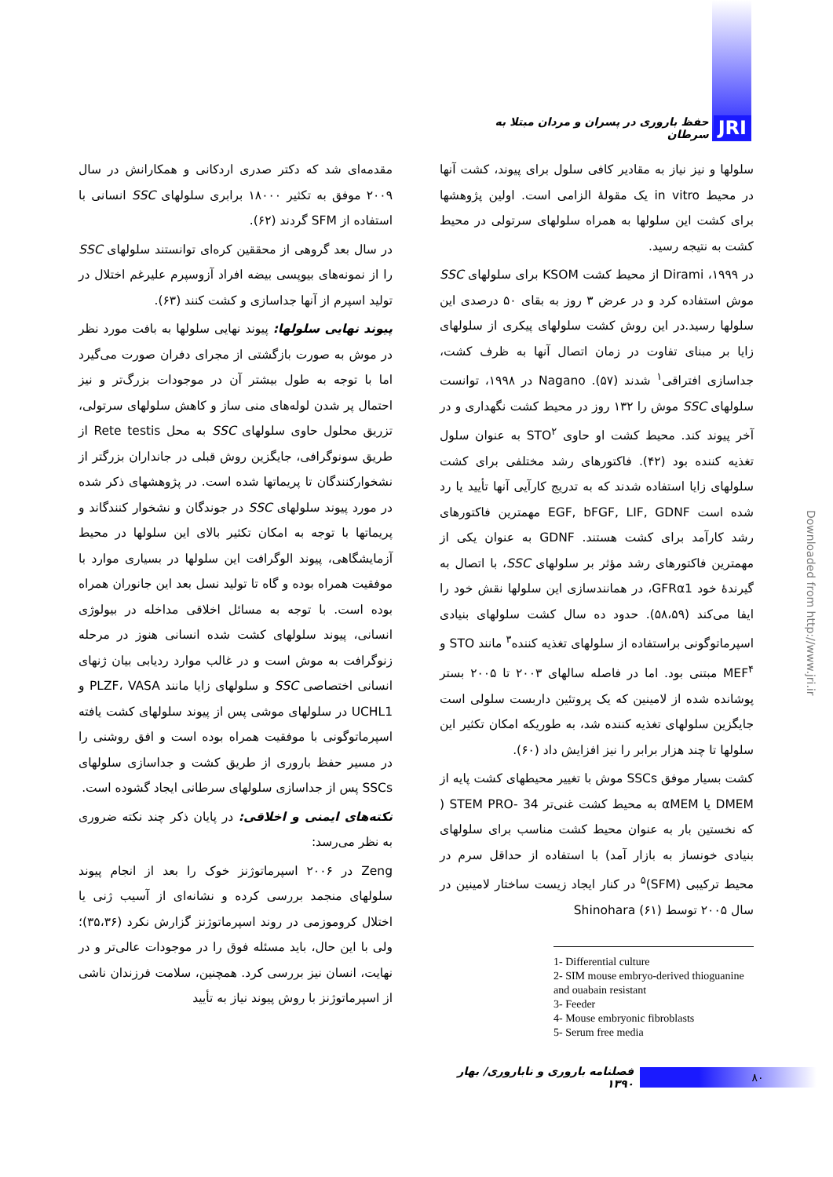JRI حفظ باروری در پسران و مردان مبتلا به سرطان
سلولها و نیز نیاز به مقادیر کافی سلول برای پیوند، کشت آنها در محیط in vitro یک مقولهٔ الزامی است. اولین پژوهشها برای کشت این سلولها به همراه سلولهای سرتولی در محیط کشت به نتیجه رسید.
در ۱۹۹۹، Dirami از محیط کشت KSOM برای سلولهای SSC موش استفاده کرد و در عرض ۳ روز به بقای ۵۰ درصدی این سلولها رسید.در این روش کشت سلولهای پیکری از سلولهای زایا بر مبنای تفاوت در زمان اتصال آنها به ظرف کشت، جداسازی افتراقی<sup>۱</sup> شدند (۵۷). Nagano در ۱۹۹۸، توانست سلولهای SSC موش را ۱۳۲ روز در محیط کشت نگهداری و در آخر پیوند کند. محیط کشت او حاوی STO<sup>۲</sup> به عنوان سلول تغذیه کننده بود (۴۲). فاکتورهای رشد مختلفی برای کشت سلولهای زایا استفاده شدند که به تدریج کارآیی آنها تأیید یا رد شده است EGF, bFGF, LIF, GDNF مهمترین فاکتورهای رشد کارآمد برای کشت هستند. GDNF به عنوان یکی از مهمترین فاکتورهای رشد مؤثر بر سلولهای SSC، با اتصال به گیرندهٔ خود GFRα1، در همانندسازی این سلولها نقش خود را ایفا می‌کند (۵۸،۵۹). حدود ده سال کشت سلولهای بنیادی اسپرماتوگونی براستفاده از سلولهای تغذیه کننده<sup>۳</sup> مانند STO و MEF<sup>۴</sup> مبتنی بود. اما در فاصله سالهای ۲۰۰۳ تا ۲۰۰۵ بستر پوشانده شده از لامینین که یک پروتئین داربست سلولی است جایگزین سلولهای تغذیه کننده شد، به طوریکه امکان تکثیر این سلولها تا چند هزار برابر را نیز افزایش داد (۶۰).
کشت بسیار موفق SSCs موش با تغییر محیطهای کشت پایه از DMEM یا αMEM به محیط کشت غنی‌تر STEM PRO- 34 ( که نخستین بار به عنوان محیط کشت مناسب برای سلولهای بنیادی خونساز به بازار آمد) با استفاده از حداقل سرم در محیط ترکیبی (SFM)<sup>۵</sup> در کنار ایجاد زیست ساختار لامینین در سال ۲۰۰۵ توسط Shinohara (۶۱)
1- Differential culture
2- SIM mouse embryo-derived thioguanine and ouabain resistant
3- Feeder
4- Mouse embryonic fibroblasts
5- Serum free media
مقدمه‌ای شد که دکتر صدری اردکانی و همکارانش در سال ۲۰۰۹ موفق به تکثیر ۱۸۰۰۰ برابری سلولهای SSC انسانی با استفاده از SFM گردند (۶۲).
در سال بعد گروهی از محققین کره‌ای توانستند سلولهای SSC را از نمونه‌های بیوپسی بیضه افراد آزوسپرم علیرغم اختلال در تولید اسپرم از آنها جداسازی و کشت کنند (۶۳).
پیوند نهایی سلولها: پیوند نهایی سلولها به بافت مورد نظر در موش به صورت بازگشتی از مجرای دفران صورت می‌گیرد اما با توجه به طول بیشتر آن در موجودات بزرگ‌تر و نیز احتمال پر شدن لوله‌های منی ساز و کاهش سلولهای سرتولی، تزریق محلول حاوی سلولهای SSC به محل Rete testis از طریق سونوگرافی، جایگزین روش قبلی در جانداران بزرگتر از نشخوارکنندگان تا پریماتها شده است. در پژوهشهای ذکر شده در مورد پیوند سلولهای SSC در جوندگان و نشخوار کنندگاند و پریماتها با توجه به امکان تکثیر بالای این سلولها در محیط آزمایشگاهی، پیوند الوگرافت این سلولها در بسیاری موارد با موفقیت همراه بوده و گاه تا تولید نسل بعد این جانوران همراه بوده است. با توجه به مسائل اخلاقی مداخله در بیولوژی انسانی، پیوند سلولهای کشت شده انسانی هنوز در مرحله زنوگرافت به موش است و در غالب موارد ردیابی بیان ژنهای انسانی اختصاصی SSC و سلولهای زایا مانند PLZF، VASA و UCHL1 در سلولهای موشی پس از پیوند سلولهای کشت یافته اسپرماتوگونی با موفقیت همراه بوده است و افق روشنی را در مسیر حفظ باروری از طریق کشت و جداسازی سلولهای SSCs پس از جداسازی سلولهای سرطانی ایجاد گشوده است.
نکته‌های ایمنی و اخلاقی: در پایان ذکر چند نکته ضروری به نظر می‌رسد:
Zeng در ۲۰۰۶ اسپرماتوژنز خوک را بعد از انجام پیوند سلولهای منجمد بررسی کرده و نشانه‌ای از آسیب ژنی یا اختلال کروموزمی در روند اسپرماتوژنز گزارش نکرد (۳۵،۳۶)؛ ولی با این حال، باید مسئله فوق را در موجودات عالی‌تر و در نهایت، انسان نیز بررسی کرد. همچنین، سلامت فرزندان ناشی از اسپرماتوژنز با روش پیوند نیاز به تأیید
Downloaded from http://www.jri.ir
۸۰ فصلنامه باروری و ناباروری/ بهار ۱۳۹۰